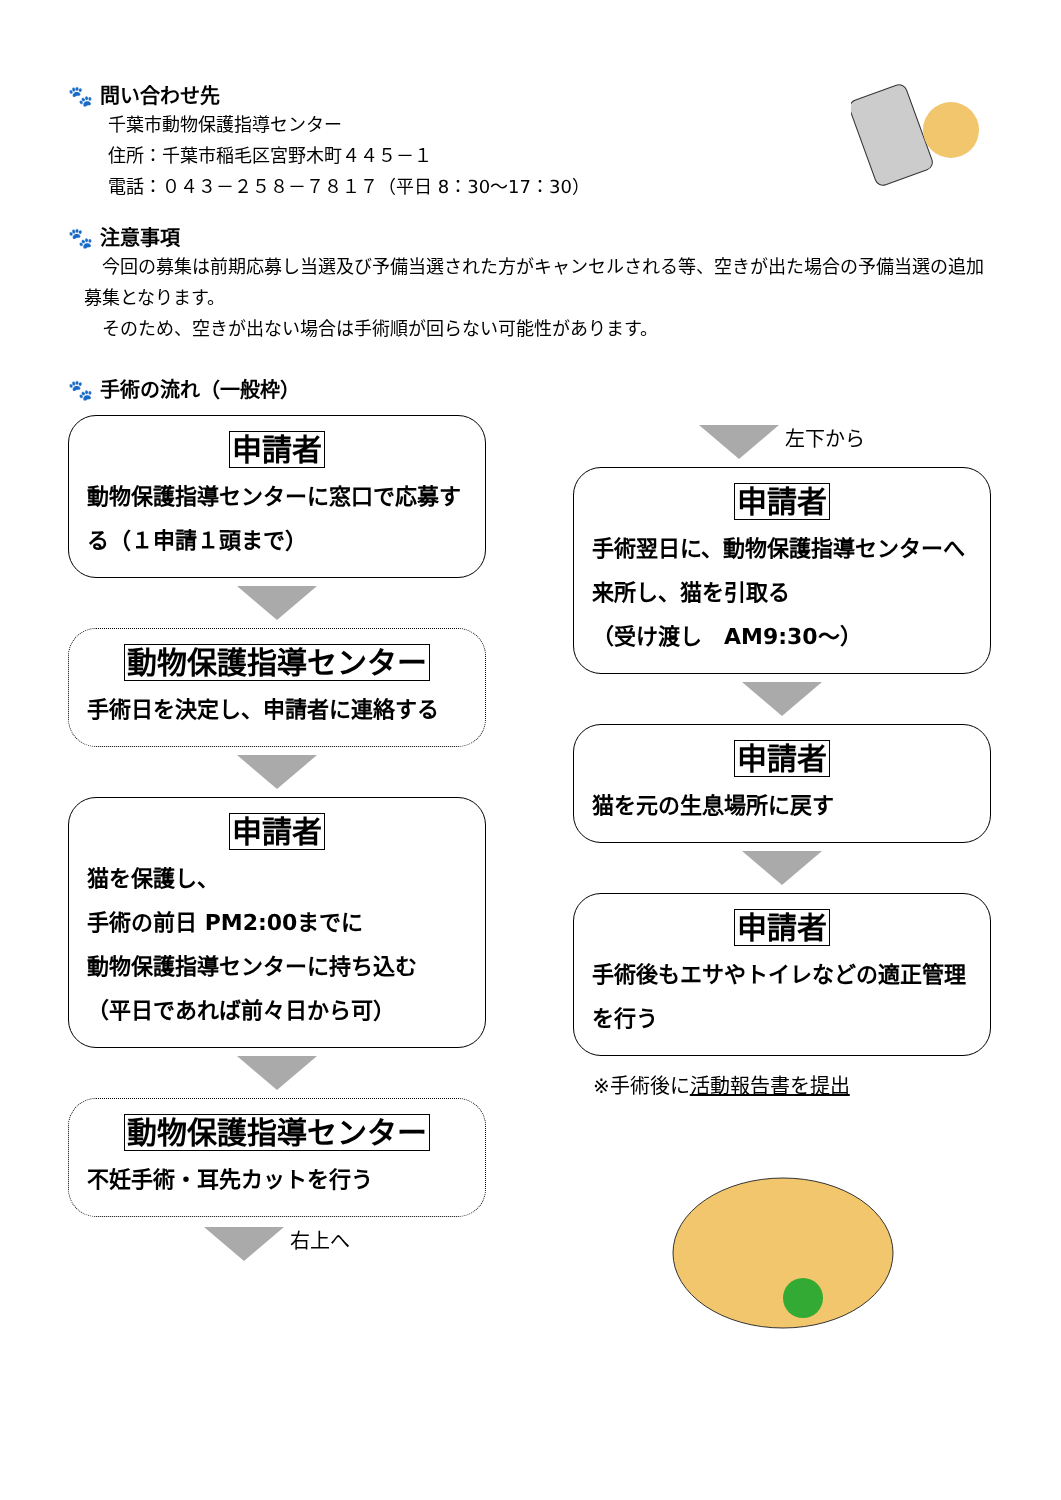🐾 問い合わせ先
千葉市動物保護指導センター
住所：千葉市稲毛区宮野木町４４５－１
電話：０４３－２５８－７８１７（平日 8：30～17：30）
🐾 注意事項
　今回の募集は前期応募し当選及び予備当選された方がキャンセルされる等、空きが出た場合の予備当選の追加募集となります。
　そのため、空きが出ない場合は手術順が回らない可能性があります。
🐾 手術の流れ（一般枠）
申請者
動物保護指導センターに窓口で応募する（１申請１頭まで）
動物保護指導センター
手術日を決定し、申請者に連絡する
申請者
猫を保護し、
手術の前日 PM2:00までに
動物保護指導センターに持ち込む
（平日であれば前々日から可）
動物保護指導センター
不妊手術・耳先カットを行う
右上へ
左下から
申請者
手術翌日に、動物保護指導センターへ来所し、猫を引取る
（受け渡し　AM9:30～）
申請者
猫を元の生息場所に戻す
申請者
手術後もエサやトイレなどの適正管理を行う
※手術後に活動報告書を提出